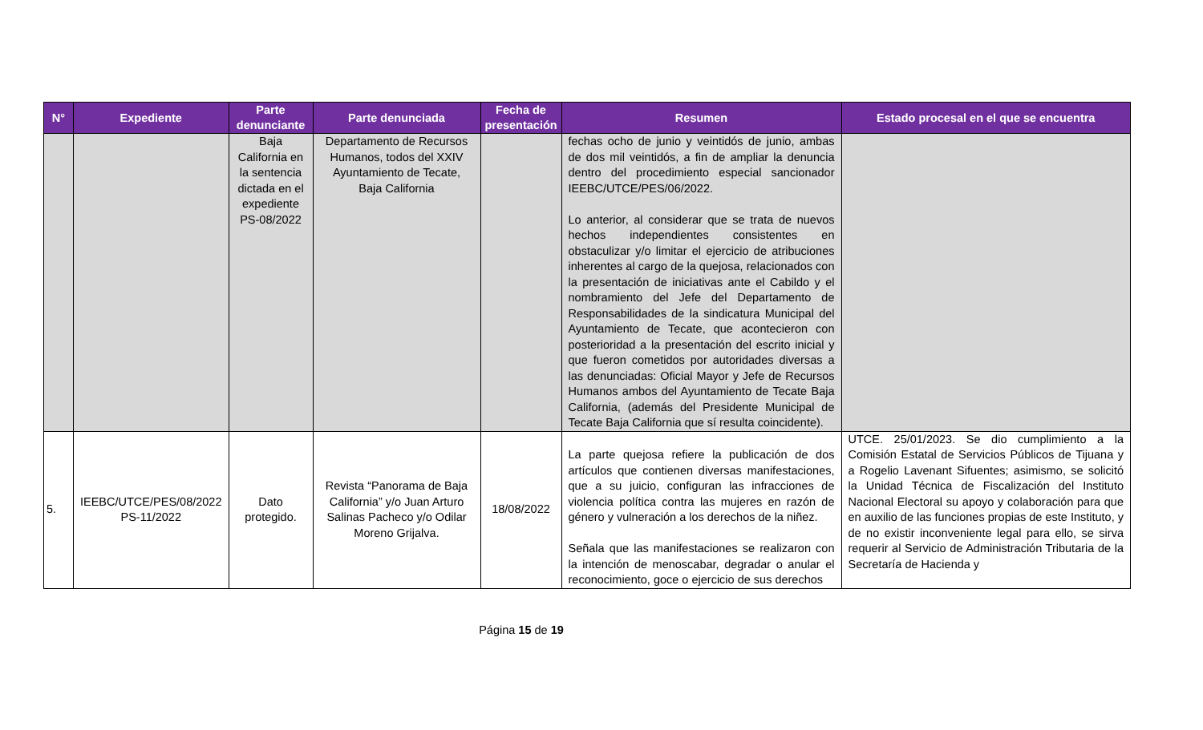| N° | Expediente | Parte denunciante | Parte denunciada | Fecha de presentación | Resumen | Estado procesal en el que se encuentra |
| --- | --- | --- | --- | --- | --- | --- |
| | | Baja California en la sentencia dictada en el expediente PS-08/2022 | Departamento de Recursos Humanos, todos del XXIV Ayuntamiento de Tecate, Baja California | | fechas ocho de junio y veintidós de junio, ambas de dos mil veintidós, a fin de ampliar la denuncia dentro del procedimiento especial sancionador IEEBC/UTCE/PES/06/2022. Lo anterior, al considerar que se trata de nuevos hechos independientes consistentes en obstaculizar y/o limitar el ejercicio de atribuciones inherentes al cargo de la quejosa, relacionados con la presentación de iniciativas ante el Cabildo y el nombramiento del Jefe del Departamento de Responsabilidades de la sindicatura Municipal del Ayuntamiento de Tecate, que acontecieron con posterioridad a la presentación del escrito inicial y que fueron cometidos por autoridades diversas a las denunciadas: Oficial Mayor y Jefe de Recursos Humanos ambos del Ayuntamiento de Tecate Baja California, (además del Presidente Municipal de Tecate Baja California que sí resulta coincidente). | |
| 5. | IEEBC/UTCE/PES/08/2022 PS-11/2022 | Dato protegido. | Revista “Panorama de Baja California” y/o Juan Arturo Salinas Pacheco y/o Odilar Moreno Grijalva. | 18/08/2022 | La parte quejosa refiere la publicación de dos artículos que contienen diversas manifestaciones, que a su juicio, configuran las infracciones de violencia política contra las mujeres en razón de género y vulneración a los derechos de la niñez. Señala que las manifestaciones se realizaron con la intención de menoscabar, degradar o anular el reconocimiento, goce o ejercicio de sus derechos | UTCE. 25/01/2023. Se dio cumplimiento a la Comisión Estatal de Servicios Públicos de Tijuana y a Rogelio Lavenant Sifuentes; asimismo, se solicitó la Unidad Técnica de Fiscalización del Instituto Nacional Electoral su apoyo y colaboración para que en auxilio de las funciones propias de este Instituto, y de no existir inconveniente legal para ello, se sirva requerir al Servicio de Administración Tributaria de la Secretaría de Hacienda y |
Página 15 de 19